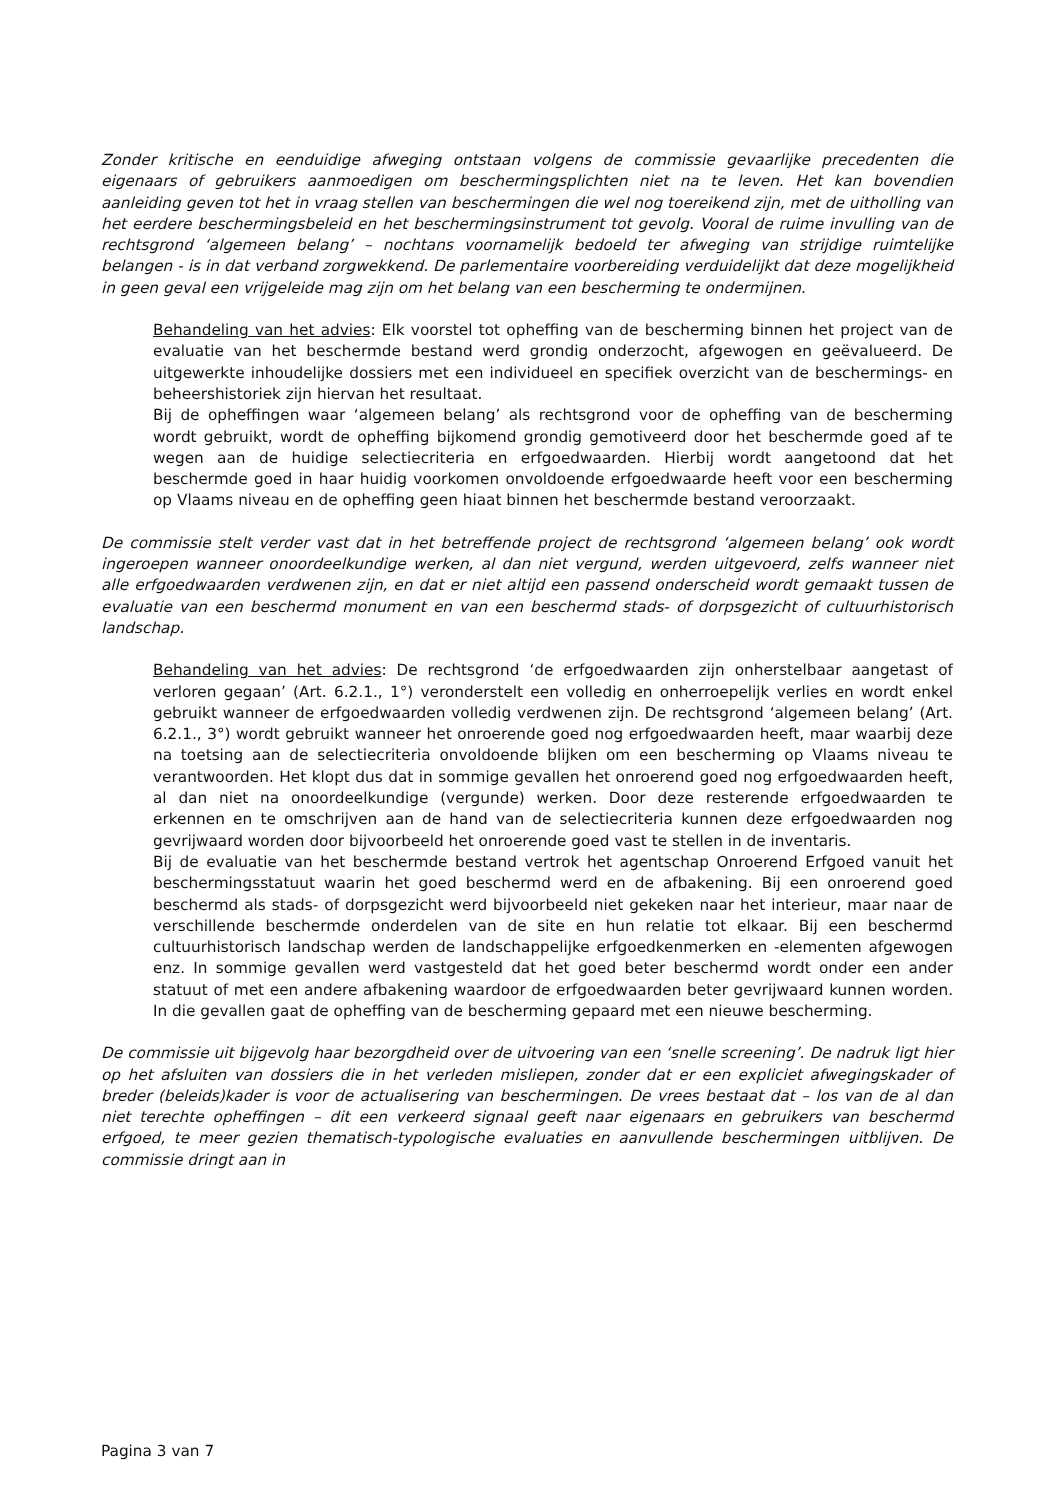Zonder kritische en eenduidige afweging ontstaan volgens de commissie gevaarlijke precedenten die eigenaars of gebruikers aanmoedigen om beschermingsplichten niet na te leven. Het kan bovendien aanleiding geven tot het in vraag stellen van beschermingen die wel nog toereikend zijn, met de uitholling van het eerdere beschermingsbeleid en het beschermingsinstrument tot gevolg. Vooral de ruime invulling van de rechtsgrond ‘algemeen belang’ – nochtans voornamelijk bedoeld ter afweging van strijdige ruimtelijke belangen - is in dat verband zorgwekkend. De parlementaire voorbereiding verduidelijkt dat deze mogelijkheid in geen geval een vrijgeleide mag zijn om het belang van een bescherming te ondermijnen.
Behandeling van het advies: Elk voorstel tot opheffing van de bescherming binnen het project van de evaluatie van het beschermde bestand werd grondig onderzocht, afgewogen en geëvalueerd. De uitgewerkte inhoudelijke dossiers met een individueel en specifiek overzicht van de beschermings- en beheershistoriek zijn hiervan het resultaat.
Bij de opheffingen waar ‘algemeen belang’ als rechtsgrond voor de opheffing van de bescherming wordt gebruikt, wordt de opheffing bijkomend grondig gemotiveerd door het beschermde goed af te wegen aan de huidige selectiecriteria en erfgoedwaarden. Hierbij wordt aangetoond dat het beschermde goed in haar huidig voorkomen onvoldoende erfgoedwaarde heeft voor een bescherming op Vlaams niveau en de opheffing geen hiaat binnen het beschermde bestand veroorzaakt.
De commissie stelt verder vast dat in het betreffende project de rechtsgrond ‘algemeen belang’ ook wordt ingeroepen wanneer onoordeelkundige werken, al dan niet vergund, werden uitgevoerd, zelfs wanneer niet alle erfgoedwaarden verdwenen zijn, en dat er niet altijd een passend onderscheid wordt gemaakt tussen de evaluatie van een beschermd monument en van een beschermd stads- of dorpsgezicht of cultuurhistorisch landschap.
Behandeling van het advies: De rechtsgrond ‘de erfgoedwaarden zijn onherstelbaar aangetast of verloren gegaan’ (Art. 6.2.1., 1°) veronderstelt een volledig en onherroepelijk verlies en wordt enkel gebruikt wanneer de erfgoedwaarden volledig verdwenen zijn. De rechtsgrond ‘algemeen belang’ (Art. 6.2.1., 3°) wordt gebruikt wanneer het onroerende goed nog erfgoedwaarden heeft, maar waarbij deze na toetsing aan de selectiecriteria onvoldoende blijken om een bescherming op Vlaams niveau te verantwoorden. Het klopt dus dat in sommige gevallen het onroerend goed nog erfgoedwaarden heeft, al dan niet na onoordeelkundige (vergunde) werken. Door deze resterende erfgoedwaarden te erkennen en te omschrijven aan de hand van de selectiecriteria kunnen deze erfgoedwaarden nog gevrijwaard worden door bijvoorbeeld het onroerende goed vast te stellen in de inventaris.
Bij de evaluatie van het beschermde bestand vertrok het agentschap Onroerend Erfgoed vanuit het beschermingsstatuut waarin het goed beschermd werd en de afbakening. Bij een onroerend goed beschermd als stads- of dorpsgezicht werd bijvoorbeeld niet gekeken naar het interieur, maar naar de verschillende beschermde onderdelen van de site en hun relatie tot elkaar. Bij een beschermd cultuurhistorisch landschap werden de landschappelijke erfgoedkenmerken en -elementen afgewogen enz. In sommige gevallen werd vastgesteld dat het goed beter beschermd wordt onder een ander statuut of met een andere afbakening waardoor de erfgoedwaarden beter gevrijwaard kunnen worden. In die gevallen gaat de opheffing van de bescherming gepaard met een nieuwe bescherming.
De commissie uit bijgevolg haar bezorgdheid over de uitvoering van een ‘snelle screening’. De nadruk ligt hier op het afsluiten van dossiers die in het verleden misliepen, zonder dat er een expliciet afwegingskader of breder (beleids)kader is voor de actualisering van beschermingen. De vrees bestaat dat – los van de al dan niet terechte opheffingen – dit een verkeerd signaal geeft naar eigenaars en gebruikers van beschermd erfgoed, te meer gezien thematisch-typologische evaluaties en aanvullende beschermingen uitblijven. De commissie dringt aan in
Pagina 3 van 7